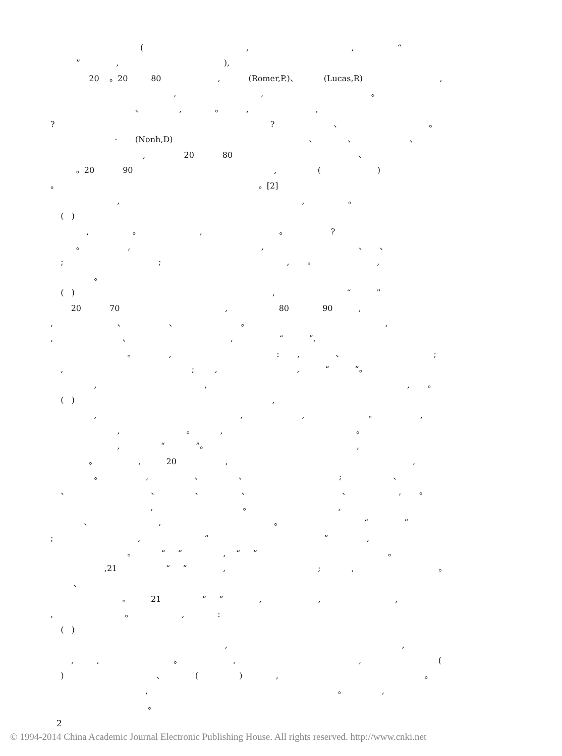( , , “
” , ),
20 。20 80 , (Romer,P.)、 (Lucas,R) ,
, , 。
、 , 。 , ,
? ? 、 。
· (Nonh,D) 、 、 、
, 20 80 、
。20 90 , ( )
。 。[2]
, , 。
( )
, 。 , 。 ?
。 , , 、 、
; ; , 。 ,
。
( ) , “ ”
20 70 , 80 90 ,
, 、 、 。 ,
, 、 , “ ”,
。 , : , 、 ;
, ; , , “ ”。
, , , 。
( ) ,
, , , 。 ,
, 。 , 。
, “ ”。 ,
。 , 20 , ,
。 , 、 、 ; 、
、 、 、 、 、 , 。
, 。 ,
、 , 。 “ ”
; , “ ” ,
。 “ ” , “ ” 。
,21 “ ” , ; , 。
、
。 21 “ ” , , ,
, 。 , :
( )
, ,
, , 。 , , (
) 、 ( ) , 。
, 。 ,
。
2
© 1994-2014 China Academic Journal Electronic Publishing House. All rights reserved. http://www.cnki.net